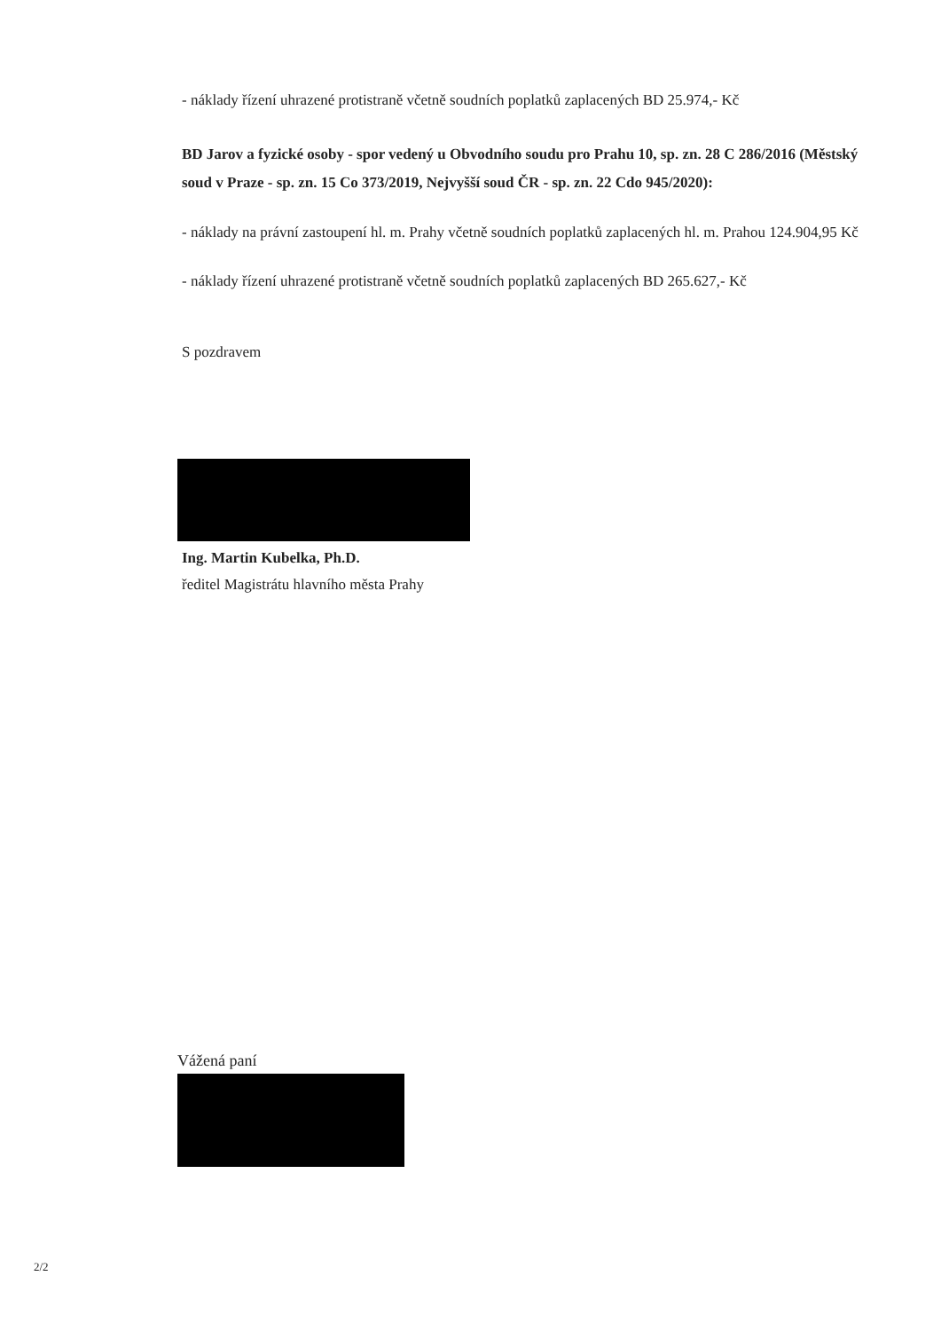- náklady řízení uhrazené protistraně včetně soudních poplatků zaplacených BD 25.974,- Kč
BD Jarov a fyzické osoby - spor vedený u Obvodního soudu pro Prahu 10, sp. zn. 28 C 286/2016 (Městský soud v Praze - sp. zn. 15 Co 373/2019, Nejvyšší soud ČR - sp. zn. 22 Cdo 945/2020):
- náklady na právní zastoupení hl. m. Prahy včetně soudních poplatků zaplacených hl. m. Prahou 124.904,95 Kč
- náklady řízení uhrazené protistraně včetně soudních poplatků zaplacených BD 265.627,- Kč
S pozdravem
Ing. Martin Kubelka, Ph.D.
ředitel Magistrátu hlavního města Prahy
Vážená paní
2/2